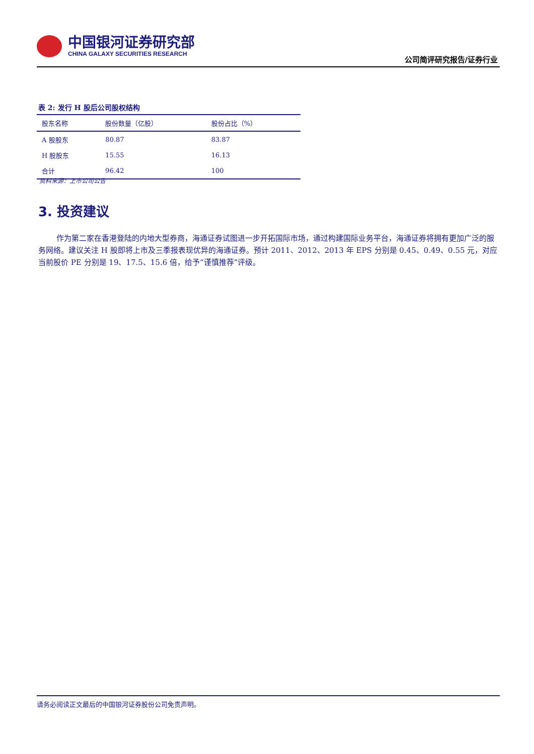中国银河证券研究部
CHINA GALAXY SECURITIES RESEARCH
公司简评研究报告/证券行业
表 2: 发行 H 股后公司股权结构
| 股东名称 | 股份数量（亿股） | 股份占比（%） |
| --- | --- | --- |
| A 股股东 | 80.87 | 83.87 |
| H 股股东 | 15.55 | 16.13 |
| 合计 | 96.42 | 100 |
资料来源：上市公司公告
3. 投资建议
作为第二家在香港登陆的内地大型券商，海通证券试图进一步开拓国际市场，通过构建国际业务平台，海通证券将拥有更加广泛的服务网络。建议关注 H 股即将上市及三季报表现优异的海通证券。预计 2011、2012、2013 年 EPS 分别是 0.45、0.49、0.55 元，对应当前股价 PE 分别是 19、17.5、15.6 倍，给予“谨慎推荐”评级。
请务必阅读正文最后的中国银河证券股份公司免责声明。